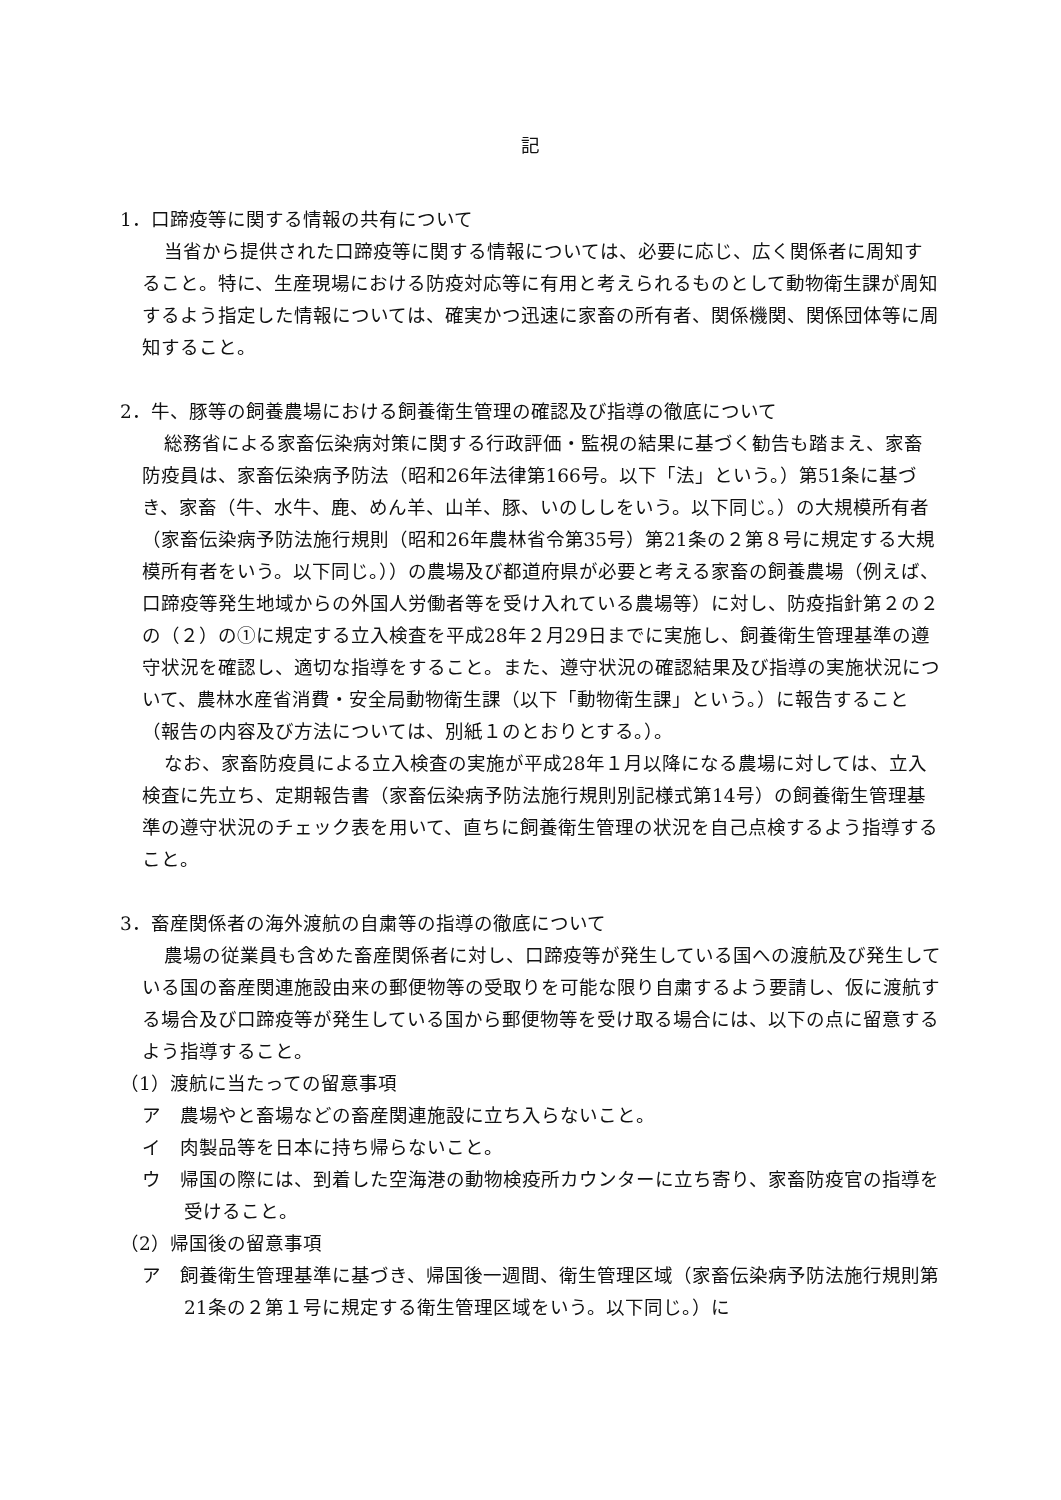記
1．口蹄疫等に関する情報の共有について
当省から提供された口蹄疫等に関する情報については、必要に応じ、広く関係者に周知すること。特に、生産現場における防疫対応等に有用と考えられるものとして動物衛生課が周知するよう指定した情報については、確実かつ迅速に家畜の所有者、関係機関、関係団体等に周知すること。
2．牛、豚等の飼養農場における飼養衛生管理の確認及び指導の徹底について
総務省による家畜伝染病対策に関する行政評価・監視の結果に基づく勧告も踏まえ、家畜防疫員は、家畜伝染病予防法（昭和26年法律第166号。以下「法」という。）第51条に基づき、家畜（牛、水牛、鹿、めん羊、山羊、豚、いのししをいう。以下同じ。）の大規模所有者（家畜伝染病予防法施行規則（昭和26年農林省令第35号）第21条の２第８号に規定する大規模所有者をいう。以下同じ。））の農場及び都道府県が必要と考える家畜の飼養農場（例えば、口蹄疫等発生地域からの外国人労働者等を受け入れている農場等）に対し、防疫指針第２の２の（２）の①に規定する立入検査を平成28年２月29日までに実施し、飼養衛生管理基準の遵守状況を確認し、適切な指導をすること。また、遵守状況の確認結果及び指導の実施状況について、農林水産省消費・安全局動物衛生課（以下「動物衛生課」という。）に報告すること（報告の内容及び方法については、別紙１のとおりとする。）。
なお、家畜防疫員による立入検査の実施が平成28年１月以降になる農場に対しては、立入検査に先立ち、定期報告書（家畜伝染病予防法施行規則別記様式第14号）の飼養衛生管理基準の遵守状況のチェック表を用いて、直ちに飼養衛生管理の状況を自己点検するよう指導すること。
3．畜産関係者の海外渡航の自粛等の指導の徹底について
農場の従業員も含めた畜産関係者に対し、口蹄疫等が発生している国への渡航及び発生している国の畜産関連施設由来の郵便物等の受取りを可能な限り自粛するよう要請し、仮に渡航する場合及び口蹄疫等が発生している国から郵便物等を受け取る場合には、以下の点に留意するよう指導すること。
（1）渡航に当たっての留意事項
ア　農場やと畜場などの畜産関連施設に立ち入らないこと。
イ　肉製品等を日本に持ち帰らないこと。
ウ　帰国の際には、到着した空海港の動物検疫所カウンターに立ち寄り、家畜防疫官の指導を受けること。
（2）帰国後の留意事項
ア　飼養衛生管理基準に基づき、帰国後一週間、衛生管理区域（家畜伝染病予防法施行規則第21条の２第１号に規定する衛生管理区域をいう。以下同じ。）に